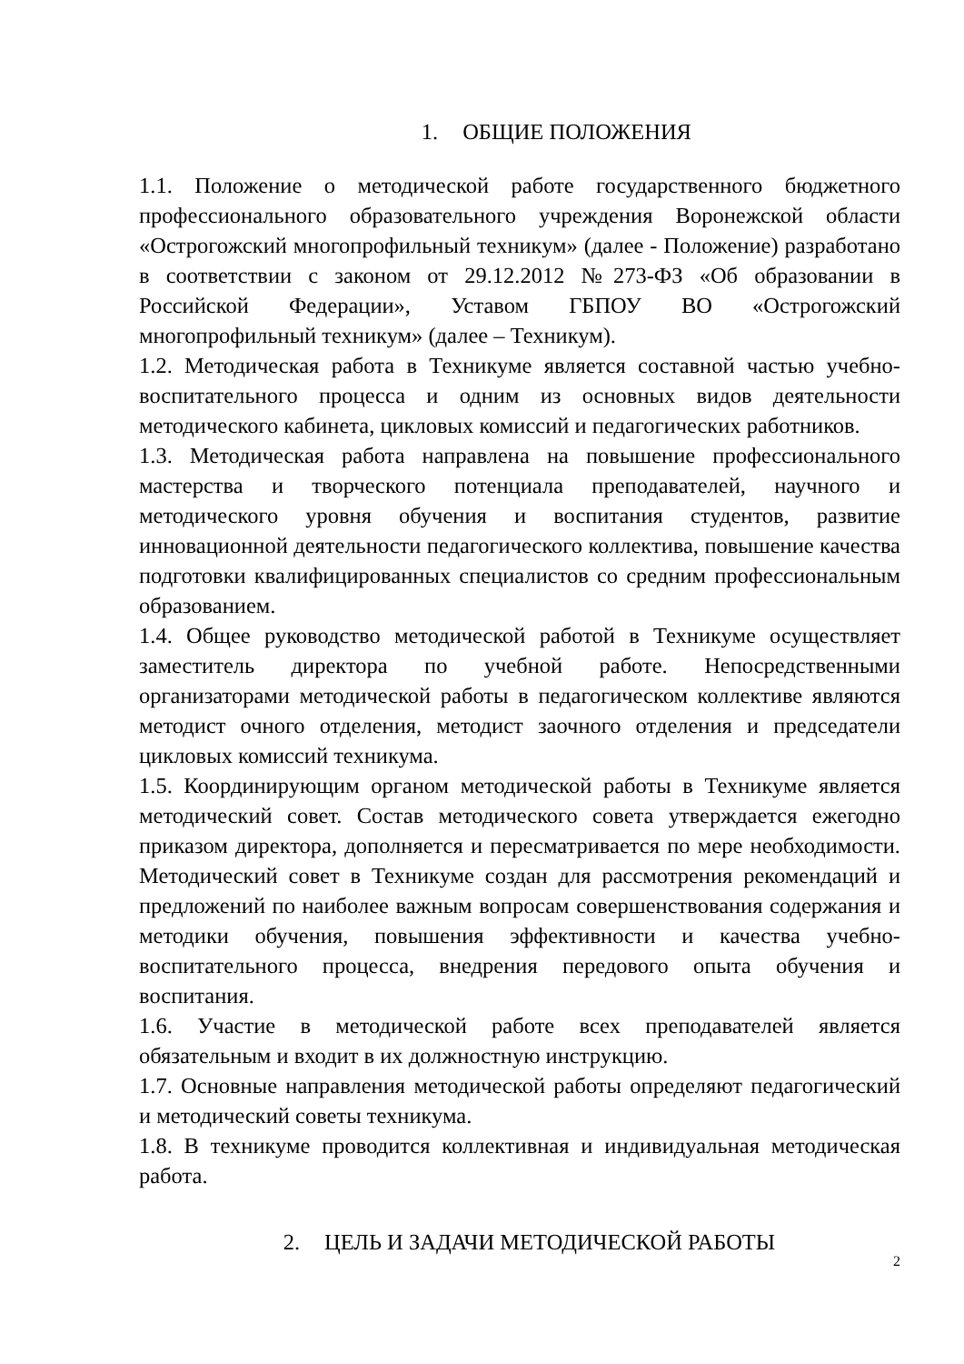1. ОБЩИЕ ПОЛОЖЕНИЯ
1.1. Положение о методической работе государственного бюджетного профессионального образовательного учреждения Воронежской области «Острогожский многопрофильный техникум» (далее - Положение) разработано в соответствии с законом от 29.12.2012 №273-ФЗ «Об образовании в Российской Федерации», Уставом ГБПОУ ВО «Острогожский многопрофильный техникум» (далее – Техникум).
1.2. Методическая работа в Техникуме является составной частью учебно-воспитательного процесса и одним из основных видов деятельности методического кабинета, цикловых комиссий и педагогических работников.
1.3. Методическая работа направлена на повышение профессионального мастерства и творческого потенциала преподавателей, научного и методического уровня обучения и воспитания студентов, развитие инновационной деятельности педагогического коллектива, повышение качества подготовки квалифицированных специалистов со средним профессиональным образованием.
1.4. Общее руководство методической работой в Техникуме осуществляет заместитель директора по учебной работе. Непосредственными организаторами методической работы в педагогическом коллективе являются методист очного отделения, методист заочного отделения и председатели цикловых комиссий техникума.
1.5. Координирующим органом методической работы в Техникуме является методический совет. Состав методического совета утверждается ежегодно приказом директора, дополняется и пересматривается по мере необходимости. Методический совет в Техникуме создан для рассмотрения рекомендаций и предложений по наиболее важным вопросам совершенствования содержания и методики обучения, повышения эффективности и качества учебно-воспитательного процесса, внедрения передового опыта обучения и воспитания.
1.6. Участие в методической работе всех преподавателей является обязательным и входит в их должностную инструкцию.
1.7. Основные направления методической работы определяют педагогический и методический советы техникума.
1.8. В техникуме проводится коллективная и индивидуальная методическая работа.
2. ЦЕЛЬ И ЗАДАЧИ МЕТОДИЧЕСКОЙ РАБОТЫ
2